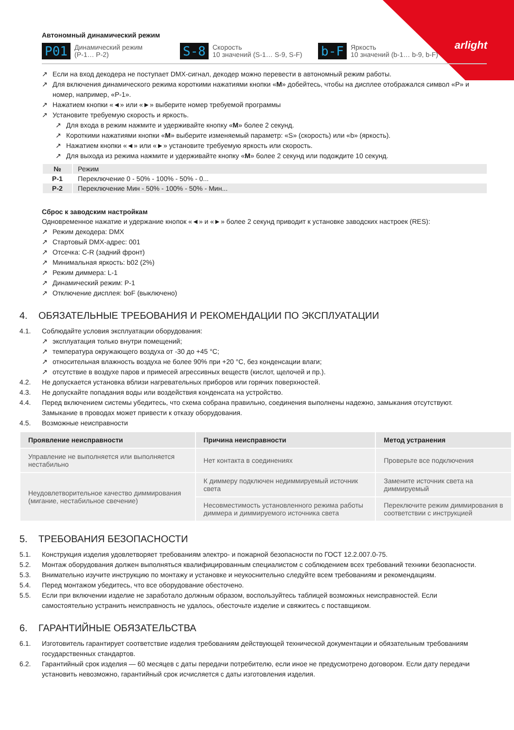arlight
Автономный динамический режим
P01
Динамический режим
(P-1… P-2)
S-8
Скорость
10 значений (S-1… S-9, S-F)
b-F
Яркость
10 значений (b-1… b-9, b-F)
Если на вход декодера не поступает DMX-сигнал, декодер можно перевести в автономный режим работы.
Для включения динамического режима короткими нажатиями кнопки «M» добейтесь, чтобы на дисплее отображался символ «P» и номер, например, «P-1».
Нажатием кнопки «◄» или «►» выберите номер требуемой программы
Установите требуемую скорость и яркость.
Для входа в режим нажмите и удерживайте кнопку «M» более 2 секунд.
Короткими нажатиями кнопки «M» выберите изменяемый параметр: «S» (скорость) или «b» (яркость).
Нажатием кнопки «◄» или «►» установите требуемую яркость или скорость.
Для выхода из режима нажмите и удерживайте кнопку «M» более 2 секунд или подождите 10 секунд.
| № | Режим |
| P-1 | Переключение 0 - 50% - 100% - 50% - 0... |
| P-2 | Переключение Мин - 50% - 100% - 50% - Мин... |
Сброс к заводским настройкам
Одновременное нажатие и удержание кнопок «◄» и «►» более 2 секунд приводит к установке заводских настроек (RES):
Режим декодера: DMX
Стартовый DMX-адрес: 001
Отсечка: C-R (задний фронт)
Минимальная яркость: b02 (2%)
Режим диммера: L-1
Динамический режим: P-1
Отключение дисплея: boF (выключено)
4. ОБЯЗАТЕЛЬНЫЕ ТРЕБОВАНИЯ И РЕКОМЕНДАЦИИ ПО ЭКСПЛУАТАЦИИ
4.1. Соблюдайте условия эксплуатации оборудования:
эксплуатация только внутри помещений;
температура окружающего воздуха от -30 до +45 °C;
относительная влажность воздуха не более 90% при +20 °C, без конденсации влаги;
отсутствие в воздухе паров и примесей агрессивных веществ (кислот, щелочей и пр.).
4.2. Не допускается установка вблизи нагревательных приборов или горячих поверхностей.
4.3. Не допускайте попадания воды или воздействия конденсата на устройство.
4.4. Перед включением системы убедитесь, что схема собрана правильно, соединения выполнены надежно, замыкания отсутствуют. Замыкание в проводах может привести к отказу оборудования.
4.5. Возможные неисправности
| Проявление неисправности | Причина неисправности | Метод устранения |
| --- | --- | --- |
| Управление не выполняется или выполняется нестабильно | Нет контакта в соединениях | Проверьте все подключения |
| Неудовлетворительное качество диммирования (мигание, нестабильное свечение) | К диммеру подключен недиммируемый источник света | Замените источник света на диммируемый |
| | Несовместимость установленного режима работы диммера и диммируемого источника света | Переключите режим диммирования в соответствии с инструкцией |
5. ТРЕБОВАНИЯ БЕЗОПАСНОСТИ
5.1. Конструкция изделия удовлетворяет требованиям электро- и пожарной безопасности по ГОСТ 12.2.007.0-75.
5.2. Монтаж оборудования должен выполняться квалифицированным специалистом с соблюдением всех требований техники безопасности.
5.3. Внимательно изучите инструкцию по монтажу и установке и неукоснительно следуйте всем требованиям и рекомендациям.
5.4. Перед монтажом убедитесь, что все оборудование обесточено.
5.5. Если при включении изделие не заработало должным образом, воспользуйтесь таблицей возможных неисправностей. Если самостоятельно устранить неисправность не удалось, обесточьте изделие и свяжитесь с поставщиком.
6. ГАРАНТИЙНЫЕ ОБЯЗАТЕЛЬСТВА
6.1. Изготовитель гарантирует соответствие изделия требованиям действующей технической документации и обязательным требованиям государственных стандартов.
6.2. Гарантийный срок изделия — 60 месяцев с даты передачи потребителю, если иное не предусмотрено договором. Если дату передачи установить невозможно, гарантийный срок исчисляется с даты изготовления изделия.